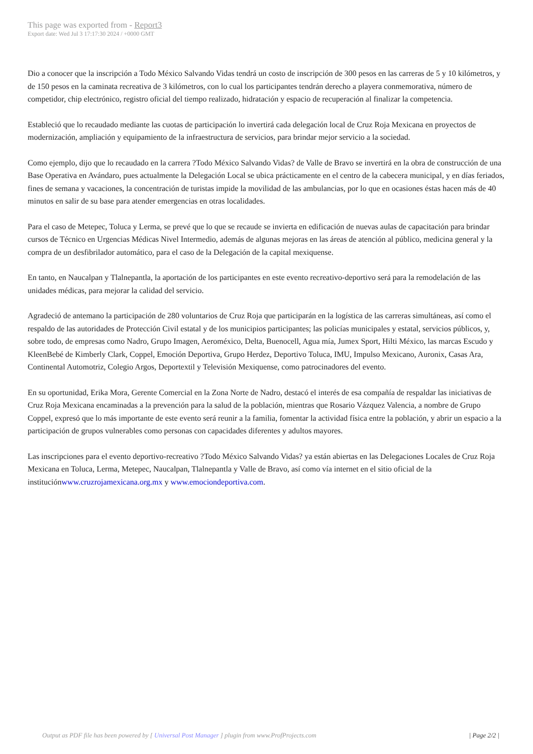This page was exported from - Report3
Export date: Wed Jul 3 17:17:30 2024 / +0000 GMT
Dio a conocer que la inscripción a Todo México Salvando Vidas tendrá un costo de inscripción de 300 pesos en las carreras de 5 y 10 kilómetros, y de 150 pesos en la caminata recreativa de 3 kilómetros, con lo cual los participantes tendrán derecho a playera conmemorativa, número de competidor, chip electrónico, registro oficial del tiempo realizado, hidratación y espacio de recuperación al finalizar la competencia.
Estableció que lo recaudado mediante las cuotas de participación lo invertirá cada delegación local de Cruz Roja Mexicana en proyectos de modernización, ampliación y equipamiento de la infraestructura de servicios, para brindar mejor servicio a la sociedad.
Como ejemplo, dijo que lo recaudado en la carrera ?Todo México Salvando Vidas? de Valle de Bravo se invertirá en la obra de construcción de una Base Operativa en Avándaro, pues actualmente la Delegación Local se ubica prácticamente en el centro de la cabecera municipal, y en días feriados, fines de semana y vacaciones, la concentración de turistas impide la movilidad de las ambulancias, por lo que en ocasiones éstas hacen más de 40 minutos en salir de su base para atender emergencias en otras localidades.
Para el caso de Metepec, Toluca y Lerma, se prevé que lo que se recaude se invierta en edificación de nuevas aulas de capacitación para brindar cursos de Técnico en Urgencias Médicas Nivel Intermedio, además de algunas mejoras en las áreas de atención al público, medicina general y la compra de un desfibrilador automático, para el caso de la Delegación de la capital mexiquense.
En tanto, en Naucalpan y Tlalnepantla, la aportación de los participantes en este evento recreativo-deportivo será para la remodelación de las unidades médicas, para mejorar la calidad del servicio.
Agradeció de antemano la participación de 280 voluntarios de Cruz Roja que participarán en la logística de las carreras simultáneas, así como el respaldo de las autoridades de Protección Civil estatal y de los municipios participantes; las policías municipales y estatal, servicios públicos, y, sobre todo, de empresas como Nadro, Grupo Imagen, Aeroméxico, Delta, Buenocell, Agua mía, Jumex Sport, Hilti México, las marcas Escudo y KleenBebé de Kimberly Clark, Coppel, Emoción Deportiva, Grupo Herdez, Deportivo Toluca, IMU, Impulso Mexicano, Auronix, Casas Ara, Continental Automotriz, Colegio Argos, Deportextil y Televisión Mexiquense, como patrocinadores del evento.
En su oportunidad, Erika Mora, Gerente Comercial en la Zona Norte de Nadro, destacó el interés de esa compañía de respaldar las iniciativas de Cruz Roja Mexicana encaminadas a la prevención para la salud de la población, mientras que Rosario Vázquez Valencia, a nombre de Grupo Coppel, expresó que lo más importante de este evento será reunir a la familia, fomentar la actividad física entre la población, y abrir un espacio a la participación de grupos vulnerables como personas con capacidades diferentes y adultos mayores.
Las inscripciones para el evento deportivo-recreativo ?Todo México Salvando Vidas? ya están abiertas en las Delegaciones Locales de Cruz Roja Mexicana en Toluca, Lerma, Metepec, Naucalpan, Tlalnepantla y Valle de Bravo, así como vía internet en el sitio oficial de la instituciónwww.cruzrojamexicana.org.mx y www.emociondeportiva.com.
Output as PDF file has been powered by [ Universal Post Manager ] plugin from www.ProfProjects.com
| Page 2/2 |